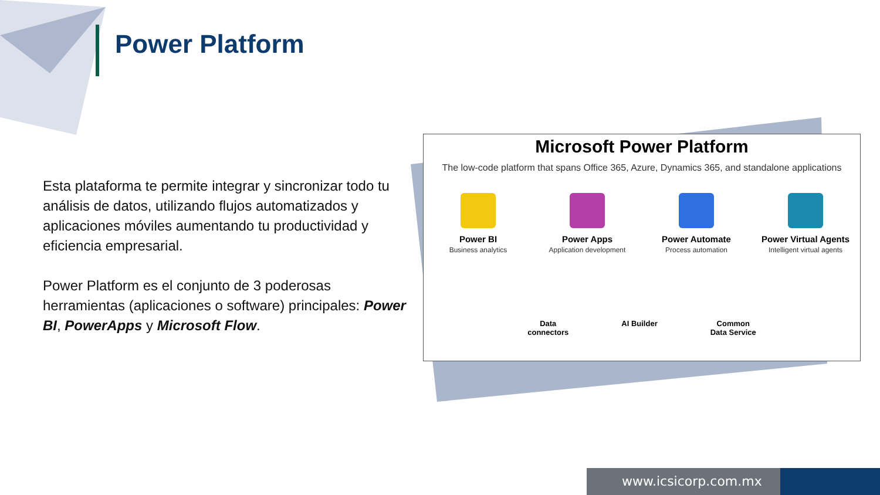Power Platform
Esta plataforma te permite integrar y sincronizar todo tu análisis de datos, utilizando flujos automatizados y aplicaciones móviles aumentando tu productividad y eficiencia empresarial.
Power Platform es el conjunto de 3 poderosas herramientas (aplicaciones o software) principales: Power BI, PowerApps y Microsoft Flow.
Microsoft Power Platform
The low-code platform that spans Office 365, Azure, Dynamics 365, and standalone applications
Power BI
Business analytics
Power Apps
Application development
Power Automate
Process automation
Power Virtual Agents
Intelligent virtual agents
Data
connectors
AI Builder Common
Data Service
www.icsicorp.com.mx